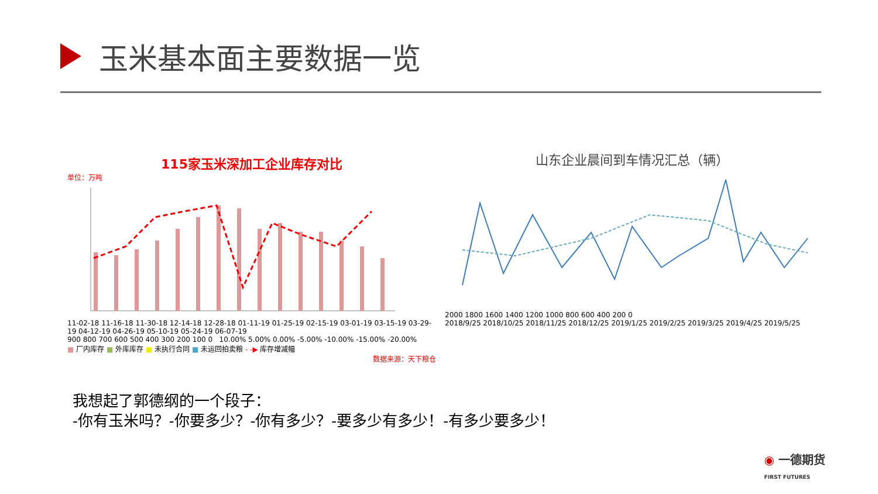玉米基本面主要数据一览
115家玉米深加工企业库存对比
单位：万吨
11-02-18 11-16-18 11-30-18 12-14-18 12-28-18 01-11-19 01-25-19 02-15-19 03-01-19 03-15-19 03-29-19 04-12-19 04-26-19 05-10-19 05-24-19 06-07-19
900 800 700 600 500 400 300 200 100 0 10.00% 5.00% 0.00% -5.00% -10.00% -15.00% -20.00%
■ 厂内库存 ■ 外库库存 ■ 未执行合同 ■ 未运回拍卖粮 - -▶ 库存增减幅
数据来源：天下粮仓
山东企业晨间到车情况汇总（辆）
2000 1800 1600 1400 1200 1000 800 600 400 200 0
2018/9/25 2018/10/25 2018/11/25 2018/12/25 2019/1/25 2019/2/25 2019/3/25 2019/4/25 2019/5/25
我想起了郭德纲的一个段子：
-你有玉米吗？-你要多少？-你有多少？-要多少有多少！-有多少要多少！
◉ 一德期货
FIRST FUTURES